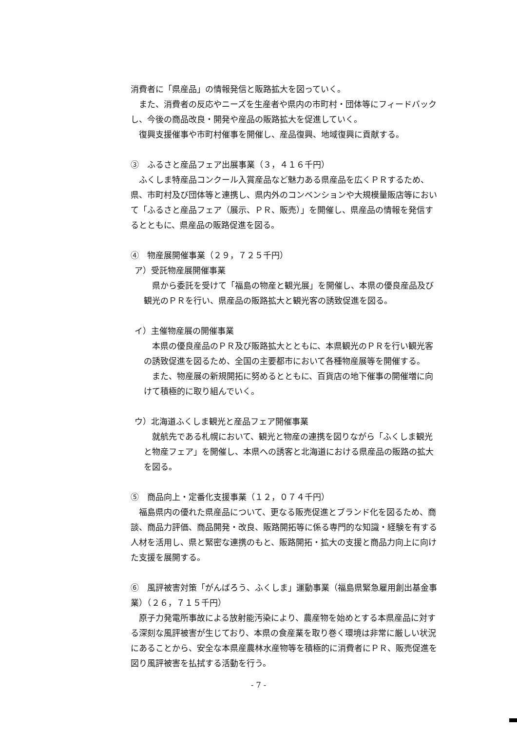消費者に「県産品」の情報発信と販路拡大を図っていく。
また、消費者の反応やニーズを生産者や県内の市町村・団体等にフィードバックし、今後の商品改良・開発や産品の販路拡大を促進していく。
復興支援催事や市町村催事を開催し、産品復興、地域復興に貢献する。
③　ふるさと産品フェア出展事業（３，４１６千円）
ふくしま特産品コンクール入賞産品など魅力ある県産品を広くＰＲするため、県、市町村及び団体等と連携し、県内外のコンベンションや大規模量販店等において「ふるさと産品フェア（展示、ＰＲ、販売）」を開催し、県産品の情報を発信するとともに、県産品の販路促進を図る。
④　物産展開催事業（２９，７２５千円）
ア）受託物産展開催事業
県から委託を受けて「福島の物産と観光展」を開催し、本県の優良産品及び観光のＰＲを行い、県産品の販路拡大と観光客の誘致促進を図る。
イ）主催物産展の開催事業
本県の優良産品のＰＲ及び販路拡大とともに、本県観光のＰＲを行い観光客の誘致促進を図るため、全国の主要都市において各種物産展等を開催する。
また、物産展の新規開拓に努めるとともに、百貨店の地下催事の開催増に向けて積極的に取り組んでいく。
ウ）北海道ふくしま観光と産品フェア開催事業
就航先である札幌において、観光と物産の連携を図りながら「ふくしま観光と物産フェア」を開催し、本県への誘客と北海道における県産品の販路の拡大を図る。
⑤　商品向上・定番化支援事業（１２，０７４千円）
福島県内の優れた県産品について、更なる販売促進とブランド化を図るため、商談、商品力評価、商品開発・改良、販路開拓等に係る専門的な知識・経験を有する人材を活用し、県と緊密な連携のもと、販路開拓・拡大の支援と商品力向上に向けた支援を展開する。
⑥　風評被害対策「がんばろう、ふくしま」運動事業（福島県緊急雇用創出基金事業）（２６，７１５千円）
原子力発電所事故による放射能汚染により、農産物を始めとする本県産品に対する深刻な風評被害が生じており、本県の食産業を取り巻く環境は非常に厳しい状況にあることから、安全な本県産農林水産物等を積極的に消費者にＰＲ、販売促進を図り風評被害を払拭する活動を行う。
- 7 -